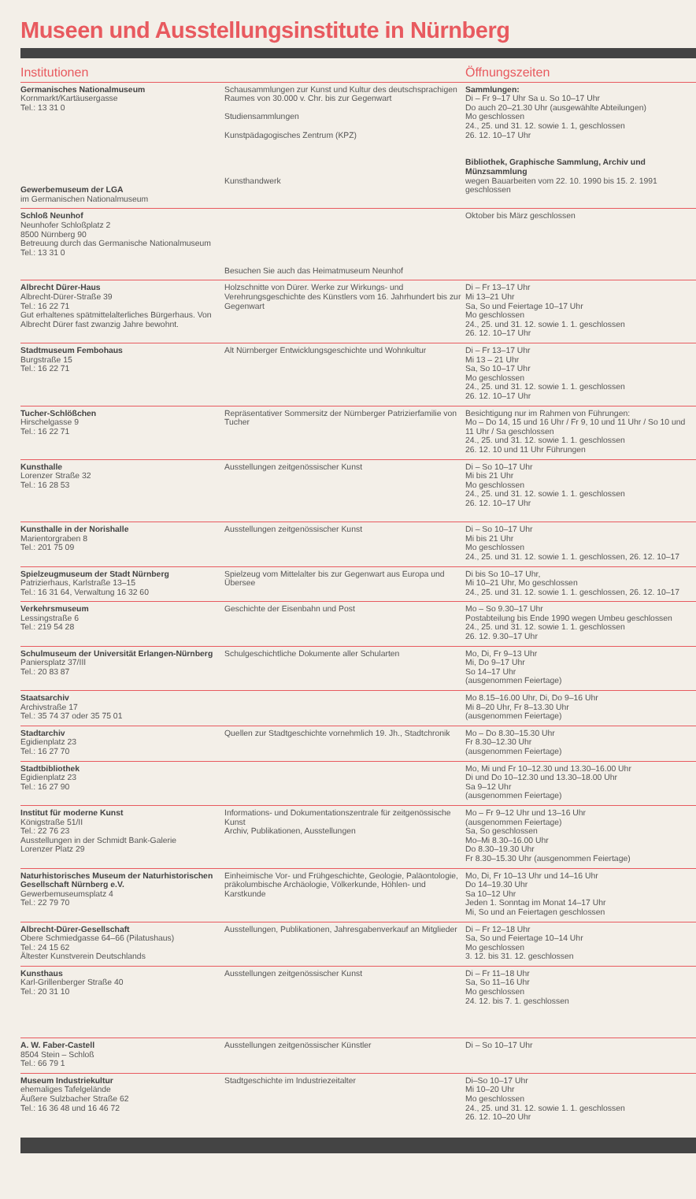Museen und Ausstellungsinstitute in Nürnberg
| Institutionen | | Öffnungszeiten |
| --- | --- | --- |
| Germanisches Nationalmuseum Kornmarkt/Kartäusergasse Tel.: 13 31 0 Gewerbemuseum der LGA im Germanischen Nationalmuseum | Schausammlungen zur Kunst und Kultur des deutschsprachigen Raumes von 30.000 v. Chr. bis zur Gegenwart Studiensammlungen Kunstpädagogisches Zentrum (KPZ) Kunsthandwerk | Sammlungen: Di – Fr 9–17 Uhr Sa u. So 10–17 Uhr Do auch 20–21.30 Uhr (ausgewählte Abteilungen) Mo geschlossen 24., 25. und 31. 12. sowie 1. 1, geschlossen 26. 12. 10–17 Uhr Bibliothek, Graphische Sammlung, Archiv und Münzsammlung wegen Bauarbeiten vom 22. 10. 1990 bis 15. 2. 1991 geschlossen |
| Schloß Neunhof Neunhofer Schloßplatz 2 8500 Nürnberg 90 Betreuung durch das Germanische Nationalmuseum Tel.: 13 31 0 | Besuchen Sie auch das Heimatmuseum Neunhof | Oktober bis März geschlossen |
| Albrecht Dürer-Haus Albrecht-Dürer-Straße 39 Tel.: 16 22 71 Gut erhaltenes spätmittelalterliches Bürgerhaus. Von Albrecht Dürer fast zwanzig Jahre bewohnt. | Holzschnitte von Dürer. Werke zur Wirkungs- und Verehrungsgeschichte des Künstlers vom 16. Jahrhundert bis zur Gegenwart | Di – Fr 13–17 Uhr Mi 13–21 Uhr Sa, So und Feiertage 10–17 Uhr Mo geschlossen 24., 25. und 31. 12. sowie 1. 1. geschlossen 26. 12. 10–17 Uhr |
| Stadtmuseum Fembohaus Burgstraße 15 Tel.: 16 22 71 | Alt Nürnberger Entwicklungsgeschichte und Wohnkultur | Di – Fr 13–17 Uhr Mi 13 – 21 Uhr Sa, So 10–17 Uhr Mo geschlossen 24., 25. und 31. 12. sowie 1. 1. geschlossen 26. 12. 10–17 Uhr |
| Tucher-Schlößchen Hirschelgasse 9 Tel.: 16 22 71 | Repräsentativer Sommersitz der Nürnberger Patrizierfamilie von Tucher | Besichtigung nur im Rahmen von Führungen: Mo – Do 14, 15 und 16 Uhr / Fr 9, 10 und 11 Uhr / So 10 und 11 Uhr / Sa geschlossen 24., 25. und 31. 12. sowie 1. 1. geschlossen 26. 12. 10 und 11 Uhr Führungen |
| Kunsthalle Lorenzer Straße 32 Tel.: 16 28 53 | Ausstellungen zeitgenössischer Kunst | Di – So 10–17 Uhr Mi bis 21 Uhr Mo geschlossen 24., 25. und 31. 12. sowie 1. 1. geschlossen 26. 12. 10–17 Uhr |
| Kunsthalle in der Norishalle Marientorgraben 8 Tel.: 201 75 09 | Ausstellungen zeitgenössischer Kunst | Di – So 10–17 Uhr Mi bis 21 Uhr Mo geschlossen 24., 25. und 31. 12. sowie 1. 1. geschlossen, 26. 12. 10–17 |
| Spielzeugmuseum der Stadt Nürnberg Patrizierhaus, Karlstraße 13–15 Tel.: 16 31 64, Verwaltung 16 32 60 | Spielzeug vom Mittelalter bis zur Gegenwart aus Europa und Übersee | Di bis So 10–17 Uhr, Mi 10–21 Uhr, Mo geschlossen 24., 25. und 31. 12. sowie 1. 1. geschlossen, 26. 12. 10–17 |
| Verkehrsmuseum Lessingstraße 6 Tel.: 219 54 28 | Geschichte der Eisenbahn und Post | Mo – So 9.30–17 Uhr Postabteilung bis Ende 1990 wegen Umbeu geschlossen 24., 25. und 31. 12. sowie 1. 1. geschlossen 26. 12. 9.30–17 Uhr |
| Schulmuseum der Universität Erlangen-Nürnberg Paniersplatz 37/III Tel.: 20 83 87 | Schulgeschichtliche Dokumente aller Schularten | Mo, Di, Fr 9–13 Uhr Mi, Do 9–17 Uhr So 14–17 Uhr (ausgenommen Feiertage) |
| Staatsarchiv Archivstraße 17 Tel.: 35 74 37 oder 35 75 01 | | Mo 8.15–16.00 Uhr, Di, Do 9–16 Uhr Mi 8–20 Uhr, Fr 8–13.30 Uhr (ausgenommen Feiertage) |
| Stadtarchiv Egidienplatz 23 Tel.: 16 27 70 | Quellen zur Stadtgeschichte vornehmlich 19. Jh., Stadtchronik | Mo – Do 8.30–15.30 Uhr Fr 8.30–12.30 Uhr (ausgenommen Feiertage) |
| Stadtbibliothek Egidienplatz 23 Tel.: 16 27 90 | | Mo, Mi und Fr 10–12.30 und 13.30–16.00 Uhr Di und Do 10–12.30 und 13.30–18.00 Uhr Sa 9–12 Uhr (ausgenommen Feiertage) |
| Institut für moderne Kunst Königstraße 51/II Tel.: 22 76 23 Ausstellungen in der Schmidt Bank-Galerie Lorenzer Platz 29 | Informations- und Dokumentationszentrale für zeitgenössische Kunst Archiv, Publikationen, Ausstellungen | Mo – Fr 9–12 Uhr und 13–16 Uhr (ausgenommen Feiertage) Sa, So geschlossen Mo–Mi 8.30–16.00 Uhr Do 8.30–19.30 Uhr Fr 8.30–15.30 Uhr (ausgenommen Feiertage) |
| Naturhistorisches Museum der Naturhistorischen Gesellschaft Nürnberg e.V. Gewerbemuseumsplatz 4 Tel.: 22 79 70 | Einheimische Vor- und Frühgeschichte, Geologie, Paläontologie, präkolumbische Archäologie, Völkerkunde, Höhlen- und Karstkunde | Mo, Di, Fr 10–13 Uhr und 14–16 Uhr Do 14–19.30 Uhr Sa 10–12 Uhr Jeden 1. Sonntag im Monat 14–17 Uhr Mi, So und an Feiertagen geschlossen |
| Albrecht-Dürer-Gesellschaft Obere Schmiedgasse 64–66 (Pilatushaus) Tel.: 24 15 62 Ältester Kunstverein Deutschlands | Ausstellungen, Publikationen, Jahresgabenverkauf an Mitglieder | Di – Fr 12–18 Uhr Sa, So und Feiertage 10–14 Uhr Mo geschlossen 3. 12. bis 31. 12. geschlossen |
| Kunsthaus Karl-Grillenberger Straße 40 Tel.: 20 31 10 | Ausstellungen zeitgenössischer Kunst | Di – Fr 11–18 Uhr Sa, So 11–16 Uhr Mo geschlossen 24. 12. bis 7. 1. geschlossen |
| A. W. Faber-Castell 8504 Stein – Schloß Tel.: 66 79 1 | Ausstellungen zeitgenössischer Künstler | Di – So 10–17 Uhr |
| Museum Industriekultur ehemaliges Tafelgelände Äußere Sulzbacher Straße 62 Tel.: 16 36 48 und 16 46 72 | Stadtgeschichte im Industriezeitalter | Di–So 10–17 Uhr Mi 10–20 Uhr Mo geschlossen 24., 25. und 31. 12. sowie 1. 1. geschlossen 26. 12. 10–20 Uhr |